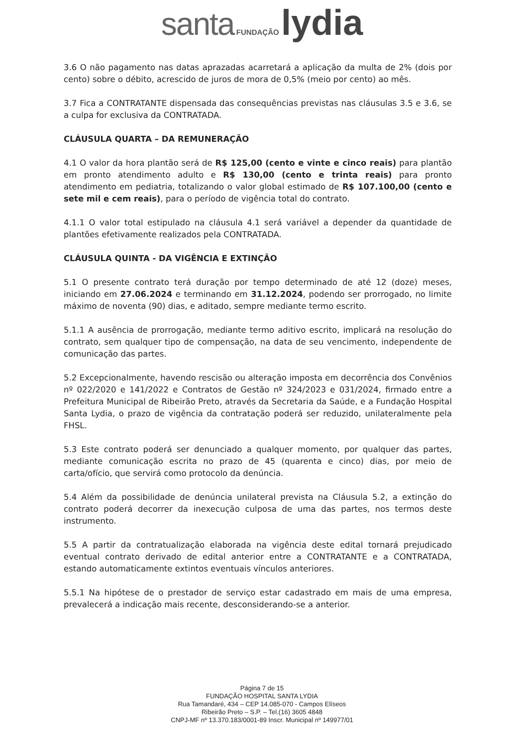santa FUNDAÇÃO lydia
3.6 O não pagamento nas datas aprazadas acarretará a aplicação da multa de 2% (dois por cento) sobre o débito, acrescido de juros de mora de 0,5% (meio por cento) ao mês.
3.7 Fica a CONTRATANTE dispensada das consequências previstas nas cláusulas 3.5 e 3.6, se a culpa for exclusiva da CONTRATADA.
CLÁUSULA QUARTA – DA REMUNERAÇÃO
4.1 O valor da hora plantão será de R$ 125,00 (cento e vinte e cinco reais) para plantão em pronto atendimento adulto e R$ 130,00 (cento e trinta reais) para pronto atendimento em pediatria, totalizando o valor global estimado de R$ 107.100,00 (cento e sete mil e cem reais), para o período de vigência total do contrato.
4.1.1 O valor total estipulado na cláusula 4.1 será variável a depender da quantidade de plantões efetivamente realizados pela CONTRATADA.
CLÁUSULA QUINTA - DA VIGÊNCIA E EXTINÇÃO
5.1 O presente contrato terá duração por tempo determinado de até 12 (doze) meses, iniciando em 27.06.2024 e terminando em 31.12.2024, podendo ser prorrogado, no limite máximo de noventa (90) dias, e aditado, sempre mediante termo escrito.
5.1.1 A ausência de prorrogação, mediante termo aditivo escrito, implicará na resolução do contrato, sem qualquer tipo de compensação, na data de seu vencimento, independente de comunicação das partes.
5.2 Excepcionalmente, havendo rescisão ou alteração imposta em decorrência dos Convênios nº 022/2020 e 141/2022 e Contratos de Gestão nº 324/2023 e 031/2024, firmado entre a Prefeitura Municipal de Ribeirão Preto, através da Secretaria da Saúde, e a Fundação Hospital Santa Lydia, o prazo de vigência da contratação poderá ser reduzido, unilateralmente pela FHSL.
5.3 Este contrato poderá ser denunciado a qualquer momento, por qualquer das partes, mediante comunicação escrita no prazo de 45 (quarenta e cinco) dias, por meio de carta/ofício, que servirá como protocolo da denúncia.
5.4 Além da possibilidade de denúncia unilateral prevista na Cláusula 5.2, a extinção do contrato poderá decorrer da inexecução culposa de uma das partes, nos termos deste instrumento.
5.5 A partir da contratualização elaborada na vigência deste edital tornará prejudicado eventual contrato derivado de edital anterior entre a CONTRATANTE e a CONTRATADA, estando automaticamente extintos eventuais vínculos anteriores.
5.5.1 Na hipótese de o prestador de serviço estar cadastrado em mais de uma empresa, prevalecerá a indicação mais recente, desconsiderando-se a anterior.
Página 7 de 15
FUNDAÇÃO HOSPITAL SANTA LYDIA
Rua Tamandaré, 434 – CEP 14.085-070 - Campos Elíseos
Ribeirão Preto – S.P. – Tel.(16) 3605 4848
CNPJ-MF nº 13.370.183/0001-89 Inscr. Municipal nº 149977/01